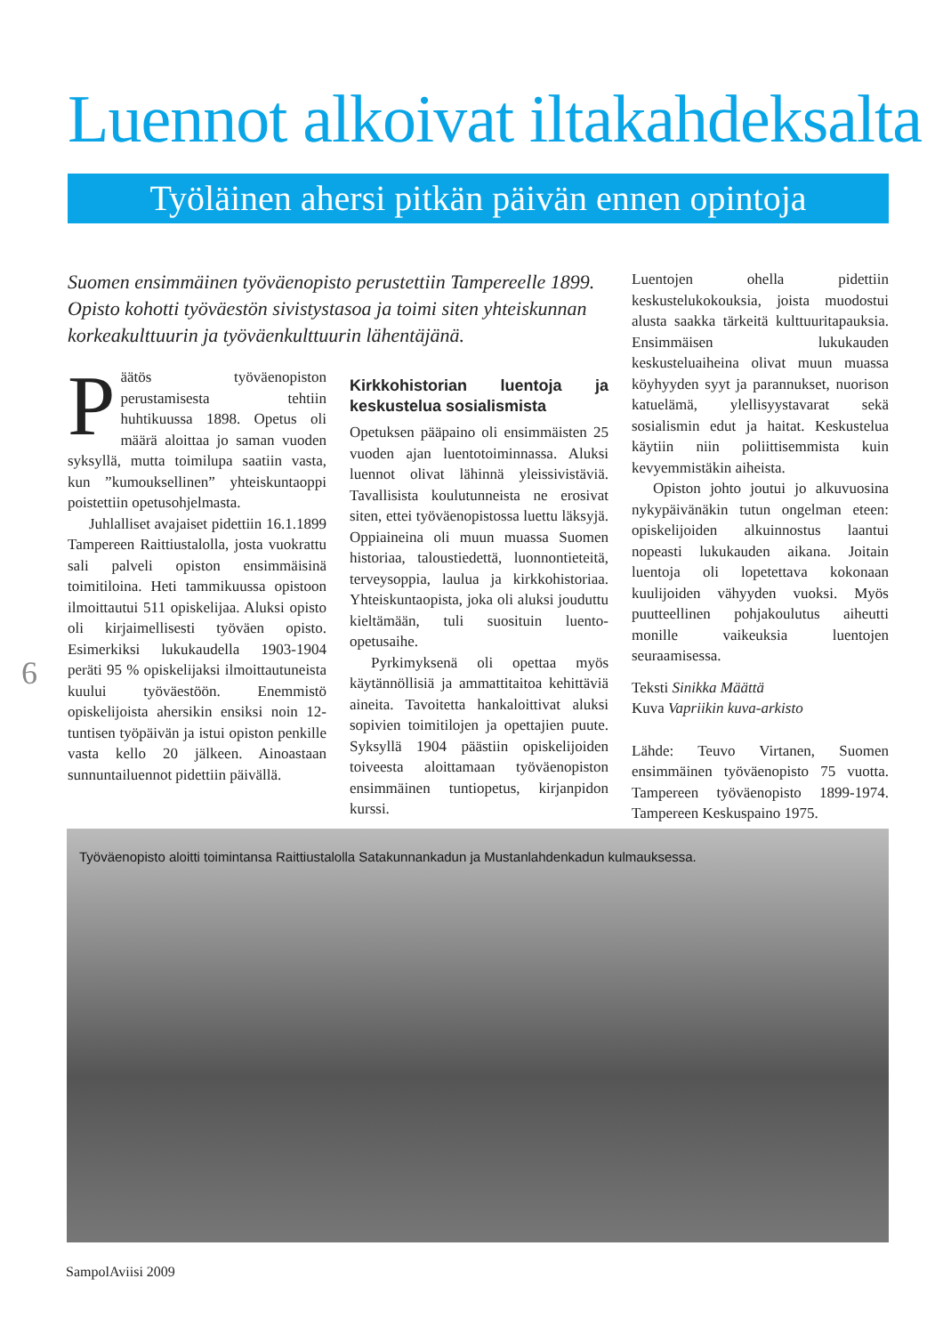Luennot alkoivat iltakahdeksalta
Työläinen ahersi pitkän päivän ennen opintoja
Suomen ensimmäinen työväenopisto perustettiin Tampereelle 1899. Opisto kohotti työväestön sivistystasoa ja toimi siten yhteiskunnan korkeakulttuurin ja työväenkulttuurin lähentäjänä.
Päätös työväenopiston perustamisesta tehtiin huhtikuussa 1898. Opetus oli määrä aloittaa jo saman vuoden syksyllä, mutta toimilupa saatiin vasta, kun ”kumouksellinen” yhteiskuntaoppi poistettiin opetusohjelmasta.
Juhlalliset avajaiset pidettiin 16.1.1899 Tampereen Raittiustalolla, josta vuokrattu sali palveli opiston ensimmäisinä toimitiloina. Heti tammikuussa opistoon ilmoittautui 511 opiskelijaa. Aluksi opisto oli kirjaimellisesti työväen opisto. Esimerkiksi lukukaudella 1903-1904 peräti 95 % opiskelijaksi ilmoittautuneista kuului työväestöön. Enemmistö opiskelijoista ahersikin ensiksi noin 12-tuntisen työpäivän ja istui opiston penkille vasta kello 20 jälkeen. Ainoastaan sunnuntailuennot pidettiin päivällä.
Kirkkohistorian luentoja ja keskustelua sosialismista
Opetuksen pääpaino oli ensimmäisten 25 vuoden ajan luentotoiminnassa. Aluksi luennot olivat lähinnä yleissivistäviä. Tavallisista koulutunneista ne erosivat siten, ettei työväenopistossa luettu läksyjä. Oppiaineina oli muun muassa Suomen historiaa, taloustiedettä, luonnontieteitä, terveysoppia, laulua ja kirkkohistoriaa. Yhteiskuntaopista, joka oli aluksi jouduttu kieltämään, tuli suosituin luento-opetusaihe.
Pyrkimyksenä oli opettaa myös käytännöllisiä ja ammattitaitoa kehittäviä aineita. Tavoitetta hankaloittivat aluksi sopivien toimitilojen ja opettajien puute. Syksyllä 1904 päästiin opiskelijoiden toiveesta aloittamaan työväenopiston ensimmäinen tuntiopetus, kirjanpidon kurssi.
Luentojen ohella pidettiin keskustelukokouksia, joista muodostui alusta saakka tärkeitä kulttuuritapauksia. Ensimmäisen lukukauden keskusteluaiheina olivat muun muassa köyhyyden syyt ja parannukset, nuorison katuelämä, ylellisyystavarat sekä sosialismin edut ja haitat. Keskustelua käytiin niin poliittisemmista kuin kevyemmistäkin aiheista.
Opiston johto joutui jo alkuvuosina nykypäivänäkin tutun ongelman eteen: opiskelijoiden alkuinnostus laantui nopeasti lukukauden aikana. Joitain luentoja oli lopetettava kokonaan kuulijoiden vähyyden vuoksi. Myös puutteellinen pohjakoulutus aiheutti monille vaikeuksia luentojen seuraamisessa.
Teksti Sinikka Määttä
Kuva Vapriikin kuva-arkisto
Lähde: Teuvo Virtanen, Suomen ensimmäinen työväenopisto 75 vuotta. Tampereen työväenopisto 1899-1974. Tampereen Keskuspaino 1975.
6
Työväenopisto aloitti toimintansa Raittiustalolla Satakunnankadun ja Mustanlahdenkadun kulmauksessa.
SampolAviisi 2009